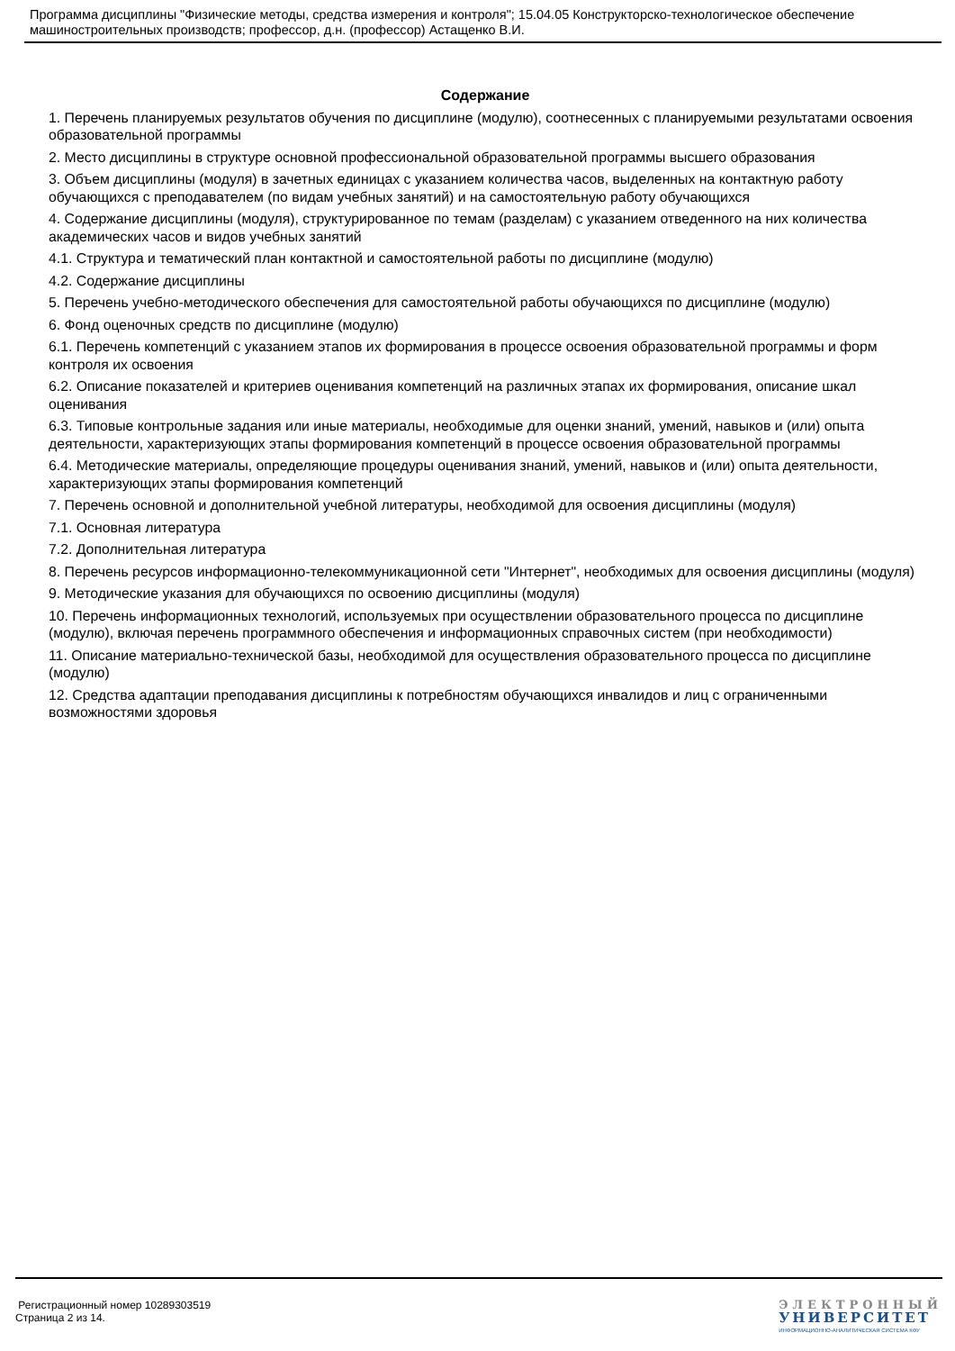Программа дисциплины "Физические методы, средства измерения и контроля"; 15.04.05 Конструкторско-технологическое обеспечение машиностроительных производств; профессор, д.н. (профессор) Астащенко В.И.
Содержание
1. Перечень планируемых результатов обучения по дисциплинe (модулю), соотнесенных с планируемыми результатами освоения образовательной программы
2. Место дисциплины в структуре основной профессиональной образовательной программы высшего образования
3. Объем дисциплины (модуля) в зачетных единицах с указанием количества часов, выделенных на контактную работу обучающихся с преподавателем (по видам учебных занятий) и на самостоятельную работу обучающихся
4. Содержание дисциплины (модуля), структурированное по темам (разделам) с указанием отведенного на них количества академических часов и видов учебных занятий
4.1. Структура и тематический план контактной и самостоятельной работы по дисциплинe (модулю)
4.2. Содержание дисциплины
5. Перечень учебно-методического обеспечения для самостоятельной работы обучающихся по дисциплинe (модулю)
6. Фонд оценочных средств по дисциплинe (модулю)
6.1. Перечень компетенций с указанием этапов их формирования в процессе освоения образовательной программы и форм контроля их освоения
6.2. Описание показателей и критериев оценивания компетенций на различных этапах их формирования, описание шкал оценивания
6.3. Типовые контрольные задания или иные материалы, необходимые для оценки знаний, умений, навыков и (или) опыта деятельности, характеризующих этапы формирования компетенций в процессе освоения образовательной программы
6.4. Методические материалы, определяющие процедуры оценивания знаний, умений, навыков и (или) опыта деятельности, характеризующих этапы формирования компетенций
7. Перечень основной и дополнительной учебной литературы, необходимой для освоения дисциплины (модуля)
7.1. Основная литература
7.2. Дополнительная литература
8. Перечень ресурсов информационно-телекоммуникационной сети "Интернет", необходимых для освоения дисциплины (модуля)
9. Методические указания для обучающихся по освоению дисциплины (модуля)
10. Перечень информационных технологий, используемых при осуществлении образовательного процесса по дисциплинe (модулю), включая перечень программного обеспечения и информационных справочных систем (при необходимости)
11. Описание материально-технической базы, необходимой для осуществления образовательного процесса по дисциплинe (модулю)
12. Средства адаптации преподавания дисциплины к потребностям обучающихся инвалидов и лиц с ограниченными возможностями здоровья
Регистрационный номер 10289303519
Страница 2 из 14.
ЭЛЕКТРОННЫЙ
УНИВЕРСИТЕТ
ИНФОРМАЦИОННО-АНАЛИТИЧЕСКАЯ СИСТЕМА КФУ